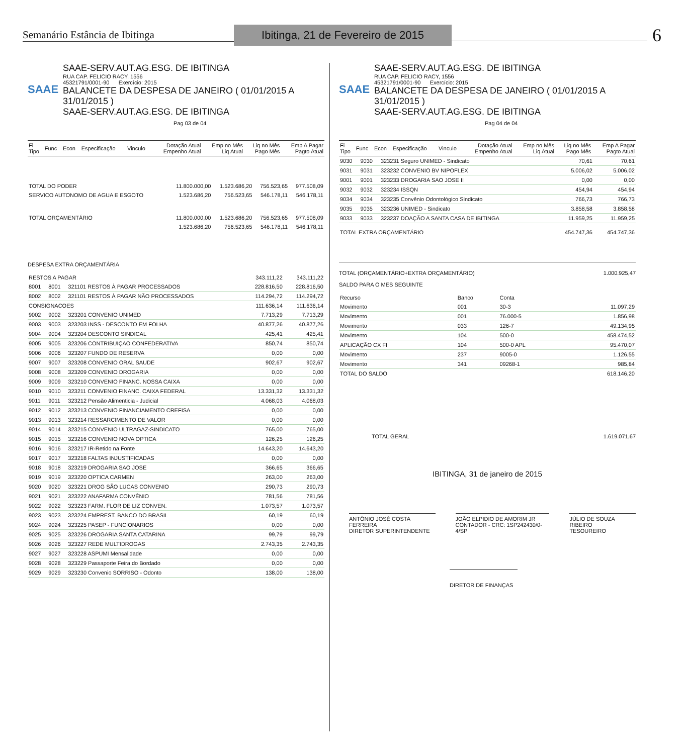Semanário Estância de Ibitinga
Ibitinga, 21 de Fevereiro de 2015
6
SAAE
SAAE-SERV.AUT.AG.ESG. DE IBITINGA
RUA CAP. FELICIO RACY, 1556
45321791/0001-90 Exercício: 2015
BALANCETE DA DESPESA DE JANEIRO ( 01/01/2015 A 31/01/2015 )
SAAE-SERV.AUT.AG.ESG. DE IBITINGA Pag 03 de 04
| Fi Tipo | Func | Econ | Especificação | Vinculo | Dotação Atual Empenho Atual | Emp no Mês Liq Atual | Liq no Mês Pago Mês | Emp A Pagar Pagto Atual |
| --- | --- | --- | --- | --- | --- | --- | --- | --- |
| TOTAL DO PODER | 11.800.000,00 | 1.523.686,20 | 756.523,65 | 977.508,09 |
| SERVICO AUTONOMO DE AGUA E ESGOTO | 1.523.686,20 | 756.523,65 | 546.178,11 | 546.178,11 |
| TOTAL ORÇAMENTÁRIO | 11.800.000,00 | 1.523.686,20 | 756.523,65 | 977.508,09 |
| | 1.523.686,20 | 756.523,65 | 546.178,11 | 546.178,11 |
DESPESA EXTRA ORÇAMENTÁRIA
| RESTOS A PAGAR | | | 343.111,22 | 343.111,22 |
| 8001 | 8001 | 321101 RESTOS À PAGAR PROCESSADOS | 228.816,50 | 228.816,50 |
| 8002 | 8002 | 321101 RESTOS À PAGAR NÃO PROCESSADOS | 114.294,72 | 114.294,72 |
| CONSIGNACOES | | | 111.636,14 | 111.636,14 |
| 9002 | 9002 | 323201 CONVENIO UNIMED | 7.713,29 | 7.713,29 |
| 9003 | 9003 | 323203 INSS - DESCONTO EM FOLHA | 40.877,26 | 40.877,26 |
| 9004 | 9004 | 323204 DESCONTO SINDICAL | 425,41 | 425,41 |
| 9005 | 9005 | 323206 CONTRIBUIÇAO CONFEDERATIVA | 850,74 | 850,74 |
| 9006 | 9006 | 323207 FUNDO DE RESERVA | 0,00 | 0,00 |
| 9007 | 9007 | 323208 CONVENIO ORAL SAUDE | 902,67 | 902,67 |
| 9008 | 9008 | 323209 CONVENIO DROGARIA | 0,00 | 0,00 |
| 9009 | 9009 | 323210 CONVENIO FINANC. NOSSA CAIXA | 0,00 | 0,00 |
| 9010 | 9010 | 323211 CONVENIO FINANC. CAIXA FEDERAL | 13.331,32 | 13.331,32 |
| 9011 | 9011 | 323212 Pensão Alimenticia - Judicial | 4.068,03 | 4.068,03 |
| 9012 | 9012 | 323213 CONVENIO FINANCIAMENTO CREFISA | 0,00 | 0,00 |
| 9013 | 9013 | 323214 RESSARCIMENTO DE VALOR | 0,00 | 0,00 |
| 9014 | 9014 | 323215 CONVENIO ULTRAGAZ-SINDICATO | 765,00 | 765,00 |
| 9015 | 9015 | 323216 CONVENIO NOVA OPTICA | 126,25 | 126,25 |
| 9016 | 9016 | 323217 IR-Retido na Fonte | 14.643,20 | 14.643,20 |
| 9017 | 9017 | 323218 FALTAS INJUSTIFICADAS | 0,00 | 0,00 |
| 9018 | 9018 | 323219 DROGARIA SAO JOSE | 366,65 | 366,65 |
| 9019 | 9019 | 323220 OPTICA CARMEN | 263,00 | 263,00 |
| 9020 | 9020 | 323221 DROG SÃO LUCAS CONVENIO | 290,73 | 290,73 |
| 9021 | 9021 | 323222 ANAFARMA CONVÊNIO | 781,56 | 781,56 |
| 9022 | 9022 | 323223 FARM. FLOR DE LIZ CONVEN. | 1.073,57 | 1.073,57 |
| 9023 | 9023 | 323224 EMPREST. BANCO DO BRASIL | 60,19 | 60,19 |
| 9024 | 9024 | 323225 PASEP - FUNCIONARIOS | 0,00 | 0,00 |
| 9025 | 9025 | 323226 DROGARIA SANTA CATARINA | 99,79 | 99,79 |
| 9026 | 9026 | 323227 REDE MULTIDROGAS | 2.743,35 | 2.743,35 |
| 9027 | 9027 | 323228 ASPUMI Mensalidade | 0,00 | 0,00 |
| 9028 | 9028 | 323229 Passaporte Feira do Bordado | 0,00 | 0,00 |
| 9029 | 9029 | 323230 Convenio SORRISO - Odonto | 138,00 | 138,00 |
SAAE
SAAE-SERV.AUT.AG.ESG. DE IBITINGA
RUA CAP. FELICIO RACY, 1556
45321791/0001-90 Exercício: 2015
BALANCETE DA DESPESA DE JANEIRO ( 01/01/2015 A 31/01/2015 )
SAAE-SERV.AUT.AG.ESG. DE IBITINGA Pag 04 de 04
| Fi Tipo | Func | Econ | Especificação | Vinculo | Dotação Atual Empenho Atual | Emp no Mês Liq Atual | Liq no Mês Pago Mês | Emp A Pagar Pagto Atual |
| --- | --- | --- | --- | --- | --- | --- | --- | --- |
| 9030 | 9030 | 323231 Seguro UNIMED - Sindicato | 70,61 | 70,61 |
| 9031 | 9031 | 323232 CONVENIO BV NIPOFLEX | 5.006,02 | 5.006,02 |
| 9001 | 9001 | 323233 DROGARIA SAO JOSE II | 0,00 | 0,00 |
| 9032 | 9032 | 323234 ISSQN | 454,94 | 454,94 |
| 9034 | 9034 | 323235 Convênio Odontológico Sindicato | 766,73 | 766,73 |
| 9035 | 9035 | 323236 UNIMED - Sindicato | 3.858,58 | 3.858,58 |
| 9033 | 9033 | 323237 DOAÇÃO A SANTA CASA DE IBITINGA | 11.959,25 | 11.959,25 |
| TOTAL EXTRA ORÇAMENTÁRIO | | | 454.747,36 | 454.747,36 |
TOTAL (ORÇAMENTÁRIO+EXTRA ORÇAMENTÁRIO) 1.000.925,47
SALDO PARA O MES SEGUINTE
| Recurso | Banco | Conta | |
| --- | --- | --- | --- |
| Movimento | 001 | 30-3 | 11.097,29 |
| Movimento | 001 | 76.000-5 | 1.856,98 |
| Movimento | 033 | 126-7 | 49.134,95 |
| Movimento | 104 | 500-0 | 458.474,52 |
| APLICAÇÃO CX FI | 104 | 500-0 APL | 95.470,07 |
| Movimento | 237 | 9005-0 | 1.126,55 |
| Movimento | 341 | 09268-1 | 985,84 |
| TOTAL DO SALDO | | | 618.146,20 |
TOTAL GERAL 1.619.071,67
IBITINGA, 31 de janeiro de 2015
ANTÔNIO JOSÉ COSTA FERREIRA
DIRETOR SUPERINTENDENTE
JOÃO ELPIDIO DE AMORIM JR
CONTADOR - CRC: 1SP242430/0-4/SP
JÚLIO DE SOUZA RIBEIRO
TESOUREIRO
DIRETOR DE FINANÇAS